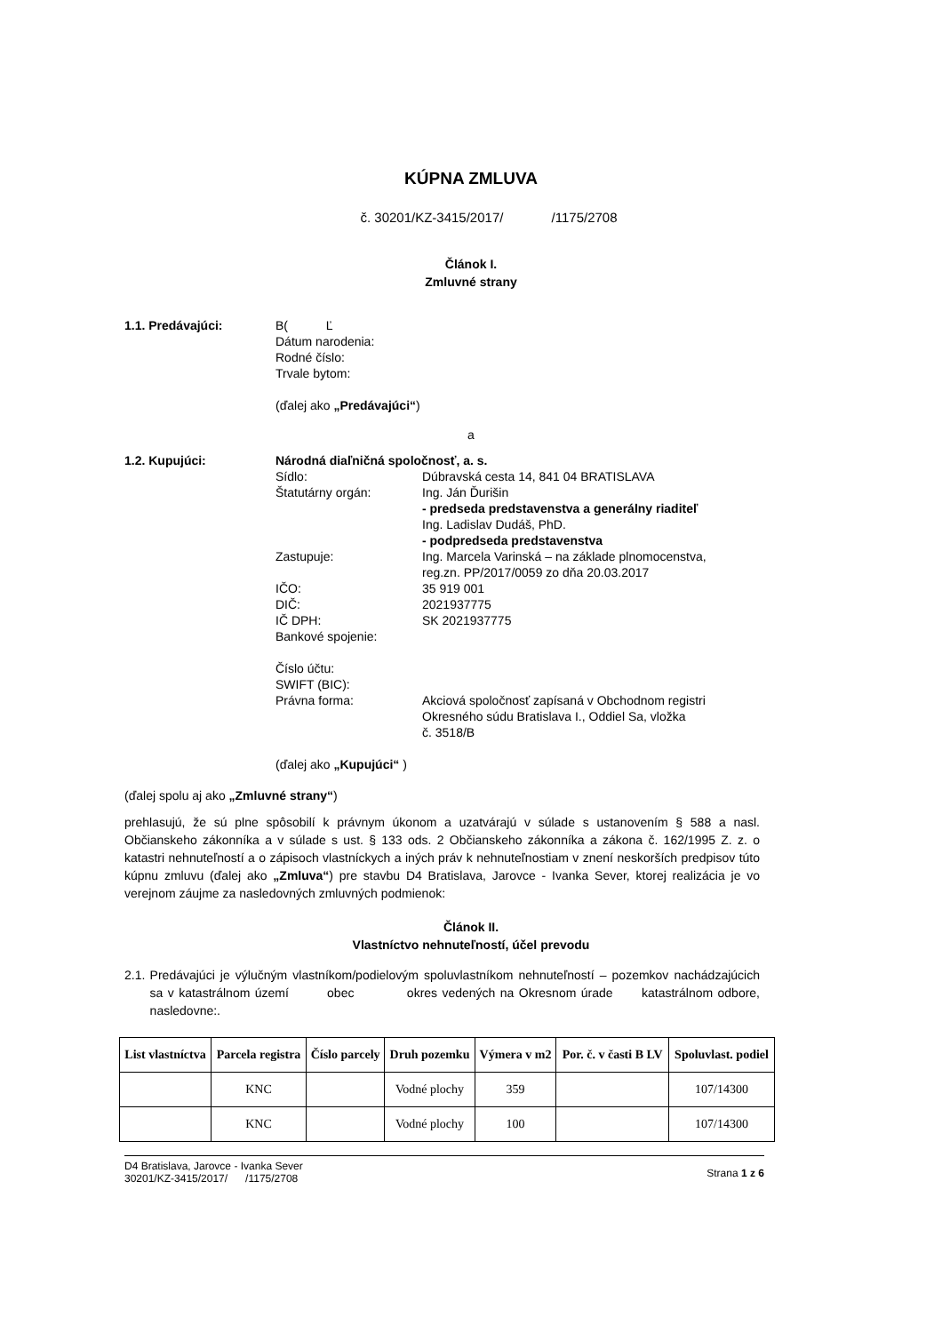KÚPNA ZMLUVA
č. 30201/KZ-3415/2017/ /1175/2708
Článok I.
Zmluvné strany
1.1. Predávajúci: B( Ľ
Dátum narodenia:
Rodné číslo:
Trvale bytom:
(ďalej ako „Predávajúci“)
a
1.2. Kupujúci: Národná diaľničná spoločnosť, a. s.
Sídlo: Dúbravská cesta 14, 841 04 BRATISLAVA
Štatutárny orgán: Ing. Ján Ďurišin
- predseda predstavenstva a generálny riaditeľ
Ing. Ladislav Dudáš, PhD.
- podpredseda predstavenstva
Zastupuje: Ing. Marcela Varinská – na základe plnomocenstva,
reg.zn. PP/2017/0059 zo dňa 20.03.2017
IČO: 35 919 001
DIČ: 2021937775
IČ DPH: SK 2021937775
Bankové spojenie:
Číslo účtu:
SWIFT (BIC):
Právna forma: Akciová spoločnosť zapísaná v Obchodnom registri
Okresného súdu Bratislava I., Oddiel Sa, vložka
č. 3518/B
(ďalej ako „Kupujúci“ )
(ďalej spolu aj ako „Zmluvné strany“)
prehlasujú, že sú plne spôsobilí k právnym úkonom a uzatvárajú v súlade s ustanovením § 588 a nasl. Občianskeho zákonníka a v súlade s ust. § 133 ods. 2 Občianskeho zákonníka a zákona č. 162/1995 Z. z. o katastri nehnuteľností a o zápisoch vlastníckych a iných práv k nehnuteľnostiam v znení neskorších predpisov túto kúpnu zmluvu (ďalej ako „Zmluva“) pre stavbu D4 Bratislava, Jarovce - Ivanka Sever, ktorej realizácia je vo verejnom záujme za nasledovných zmluvných podmienok:
Článok II.
Vlastníctvo nehnuteľností, účel prevodu
2.1. Predávajúci je výlučným vlastníkom/podielovým spoluvlastníkom nehnuteľností – pozemkov nachádzajúcich sa v katastrálnom území obec okres vedených na Okresnom úrade katastrálnom odbore, nasledovne:.
| List vlastníctva | Parcela registra | Číslo parcely | Druh pozemku | Výmera v m2 | Por. č. v časti B LV | Spoluvlast. podiel |
| --- | --- | --- | --- | --- | --- | --- |
| | KNC | | Vodné plochy | 359 | | 107/14300 |
| | KNC | | Vodné plochy | 100 | | 107/14300 |
D4 Bratislava, Jarovce - Ivanka Sever
30201/KZ-3415/2017/ /1175/2708
Strana 1 z 6